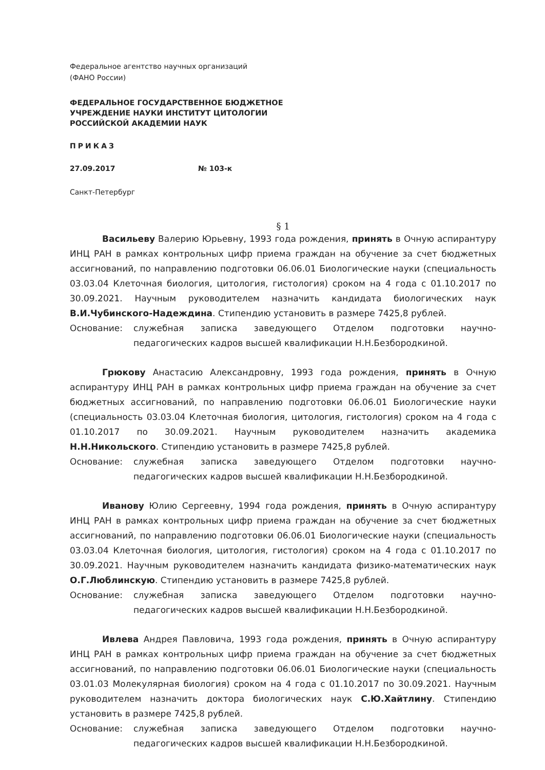Федеральное агентство научных организаций
(ФАНО России)
ФЕДЕРАЛЬНОЕ ГОСУДАРСТВЕННОЕ БЮДЖЕТНОЕ
УЧРЕЖДЕНИЕ НАУКИ ИНСТИТУТ ЦИТОЛОГИИ
РОССИЙСКОЙ АКАДЕМИИ НАУК
ПРИКАЗ
27.09.2017 № 103-к
Санкт-Петербург
§ 1
Васильеву Валерию Юрьевну, 1993 года рождения, принять в Очную аспирантуру ИНЦ РАН в рамках контрольных цифр приема граждан на обучение за счет бюджетных ассигнований, по направлению подготовки 06.06.01 Биологические науки (специальность 03.03.04 Клеточная биология, цитология, гистология) сроком на 4 года с 01.10.2017 по 30.09.2021. Научным руководителем назначить кандидата биологических наук В.И.Чубинского-Надеждина. Стипендию установить в размере 7425,8 рублей.
Основание: служебная записка заведующего Отделом подготовки научно-педагогических кадров высшей квалификации Н.Н.Безбородкиной.
Грюкову Анастасию Александровну, 1993 года рождения, принять в Очную аспирантуру ИНЦ РАН в рамках контрольных цифр приема граждан на обучение за счет бюджетных ассигнований, по направлению подготовки 06.06.01 Биологические науки (специальность 03.03.04 Клеточная биология, цитология, гистология) сроком на 4 года с 01.10.2017 по 30.09.2021. Научным руководителем назначить академика Н.Н.Никольского. Стипендию установить в размере 7425,8 рублей.
Основание: служебная записка заведующего Отделом подготовки научно-педагогических кадров высшей квалификации Н.Н.Безбородкиной.
Иванову Юлию Сергеевну, 1994 года рождения, принять в Очную аспирантуру ИНЦ РАН в рамках контрольных цифр приема граждан на обучение за счет бюджетных ассигнований, по направлению подготовки 06.06.01 Биологические науки (специальность 03.03.04 Клеточная биология, цитология, гистология) сроком на 4 года с 01.10.2017 по 30.09.2021. Научным руководителем назначить кандидата физико-математических наук О.Г.Люблинскую. Стипендию установить в размере 7425,8 рублей.
Основание: служебная записка заведующего Отделом подготовки научно-педагогических кадров высшей квалификации Н.Н.Безбородкиной.
Ивлева Андрея Павловича, 1993 года рождения, принять в Очную аспирантуру ИНЦ РАН в рамках контрольных цифр приема граждан на обучение за счет бюджетных ассигнований, по направлению подготовки 06.06.01 Биологические науки (специальность 03.01.03 Молекулярная биология) сроком на 4 года с 01.10.2017 по 30.09.2021. Научным руководителем назначить доктора биологических наук С.Ю.Хайтлину. Стипендию установить в размере 7425,8 рублей.
Основание: служебная записка заведующего Отделом подготовки научно-педагогических кадров высшей квалификации Н.Н.Безбородкиной.